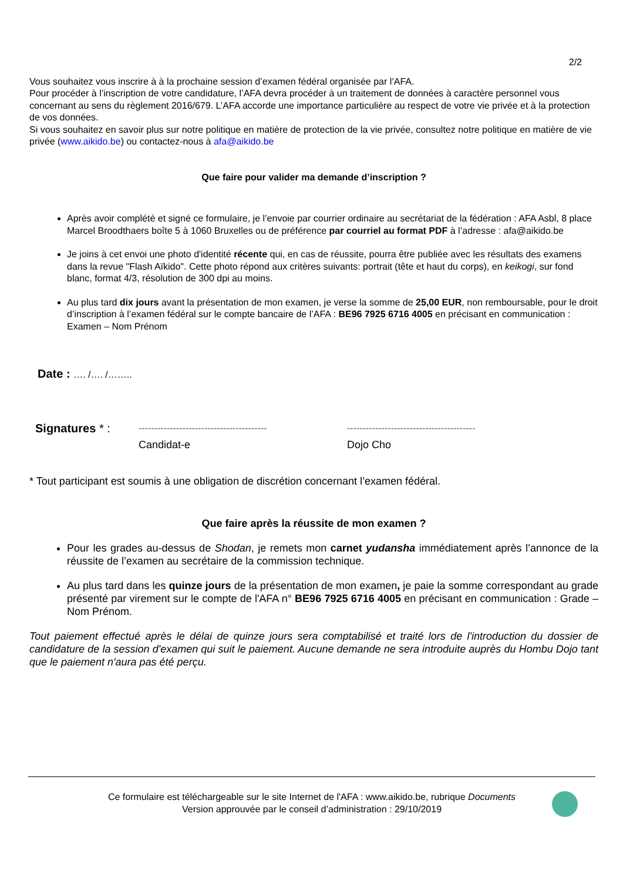2/2
Vous souhaitez vous inscrire à à la prochaine session d’examen fédéral organisée par l’AFA.
Pour procéder à l’inscription de votre candidature, l’AFA devra procéder à un traitement de données à caractère personnel vous concernant au sens du règlement 2016/679. L’AFA accorde une importance particulière au respect de votre vie privée et à la protection de vos données.
Si vous souhaitez en savoir plus sur notre politique en matière de protection de la vie privée, consultez notre politique en matière de vie privée (www.aikido.be) ou contactez-nous à afa@aikido.be
Que faire pour valider ma demande d’inscription ?
Après avoir complété et signé ce formulaire, je l’envoie par courrier ordinaire au secrétariat de la fédération : AFA Asbl, 8 place Marcel Broodthaers boîte 5 à 1060 Bruxelles ou de préférence par courriel au format PDF à l’adresse : afa@aikido.be
Je joins à cet envoi une photo d'identité récente qui, en cas de réussite, pourra être publiée avec les résultats des examens dans la revue "Flash Aïkido". Cette photo répond aux critères suivants: portrait (tête et haut du corps), en keikogi, sur fond blanc, format 4/3, résolution de 300 dpi au moins.
Au plus tard dix jours avant la présentation de mon examen, je verse la somme de 25,00 EUR, non remboursable, pour le droit d’inscription à l’examen fédéral sur le compte bancaire de l’AFA : BE96 7925 6716 4005 en précisant en communication : Examen – Nom Prénom
Date : …. /…. /……..
Signatures * :
-----------------------------------------
Candidat-e
-----------------------------------------
Dojo Cho
* Tout participant est soumis à une obligation de discrétion concernant l’examen fédéral.
Que faire après la réussite de mon examen ?
Pour les grades au-dessus de Shodan, je remets mon carnet yudansha immédiatement après l’annonce de la réussite de l’examen au secrétaire de la commission technique.
Au plus tard dans les quinze jours de la présentation de mon examen, je paie la somme correspondant au grade présenté par virement sur le compte de l'AFA n° BE96 7925 6716 4005 en précisant en communication : Grade – Nom Prénom.
Tout paiement effectué après le délai de quinze jours sera comptabilisé et traité lors de l'introduction du dossier de candidature de la session d'examen qui suit le paiement. Aucune demande ne sera introduite auprès du Hombu Dojo tant que le paiement n'aura pas été perçu.
Ce formulaire est téléchargeable sur le site Internet de l'AFA : www.aikido.be, rubrique Documents
Version approuvée par le conseil d’administration : 29/10/2019